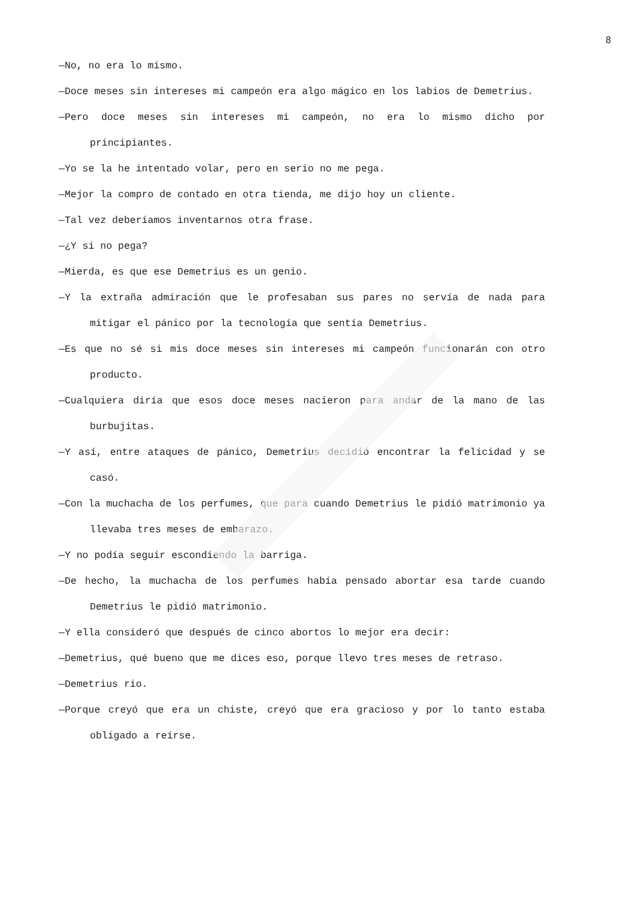8
—No, no era lo mismo.
—Doce meses sin intereses mi campeón era algo mágico en los labios de Demetrius.
—Pero doce meses sin intereses mi campeón, no era lo mismo dicho por principiantes.
—Yo se la he intentado volar, pero en serio no me pega.
—Mejor la compro de contado en otra tienda, me dijo hoy un cliente.
—Tal vez deberíamos inventarnos otra frase.
—¿Y si no pega?
—Mierda, es que ese Demetrius es un genio.
—Y la extraña admiración que le profesaban sus pares no servía de nada para mitigar el pánico por la tecnología que sentía Demetrius.
—Es que no sé si mis doce meses sin intereses mi campeón funcionarán con otro producto.
—Cualquiera diría que esos doce meses nacieron para andar de la mano de las burbujitas.
—Y así, entre ataques de pánico, Demetrius decidió encontrar la felicidad y se casó.
—Con la muchacha de los perfumes, que para cuando Demetrius le pidió matrimonio ya llevaba tres meses de embarazo.
—Y no podía seguir escondiendo la barriga.
—De hecho, la muchacha de los perfumes había pensado abortar esa tarde cuando Demetrius le pidió matrimonio.
—Y ella consideró que después de cinco abortos lo mejor era decir:
—Demetrius, qué bueno que me dices eso, porque llevo tres meses de retraso.
—Demetrius rio.
—Porque creyó que era un chiste, creyó que era gracioso y por lo tanto estaba obligado a reírse.